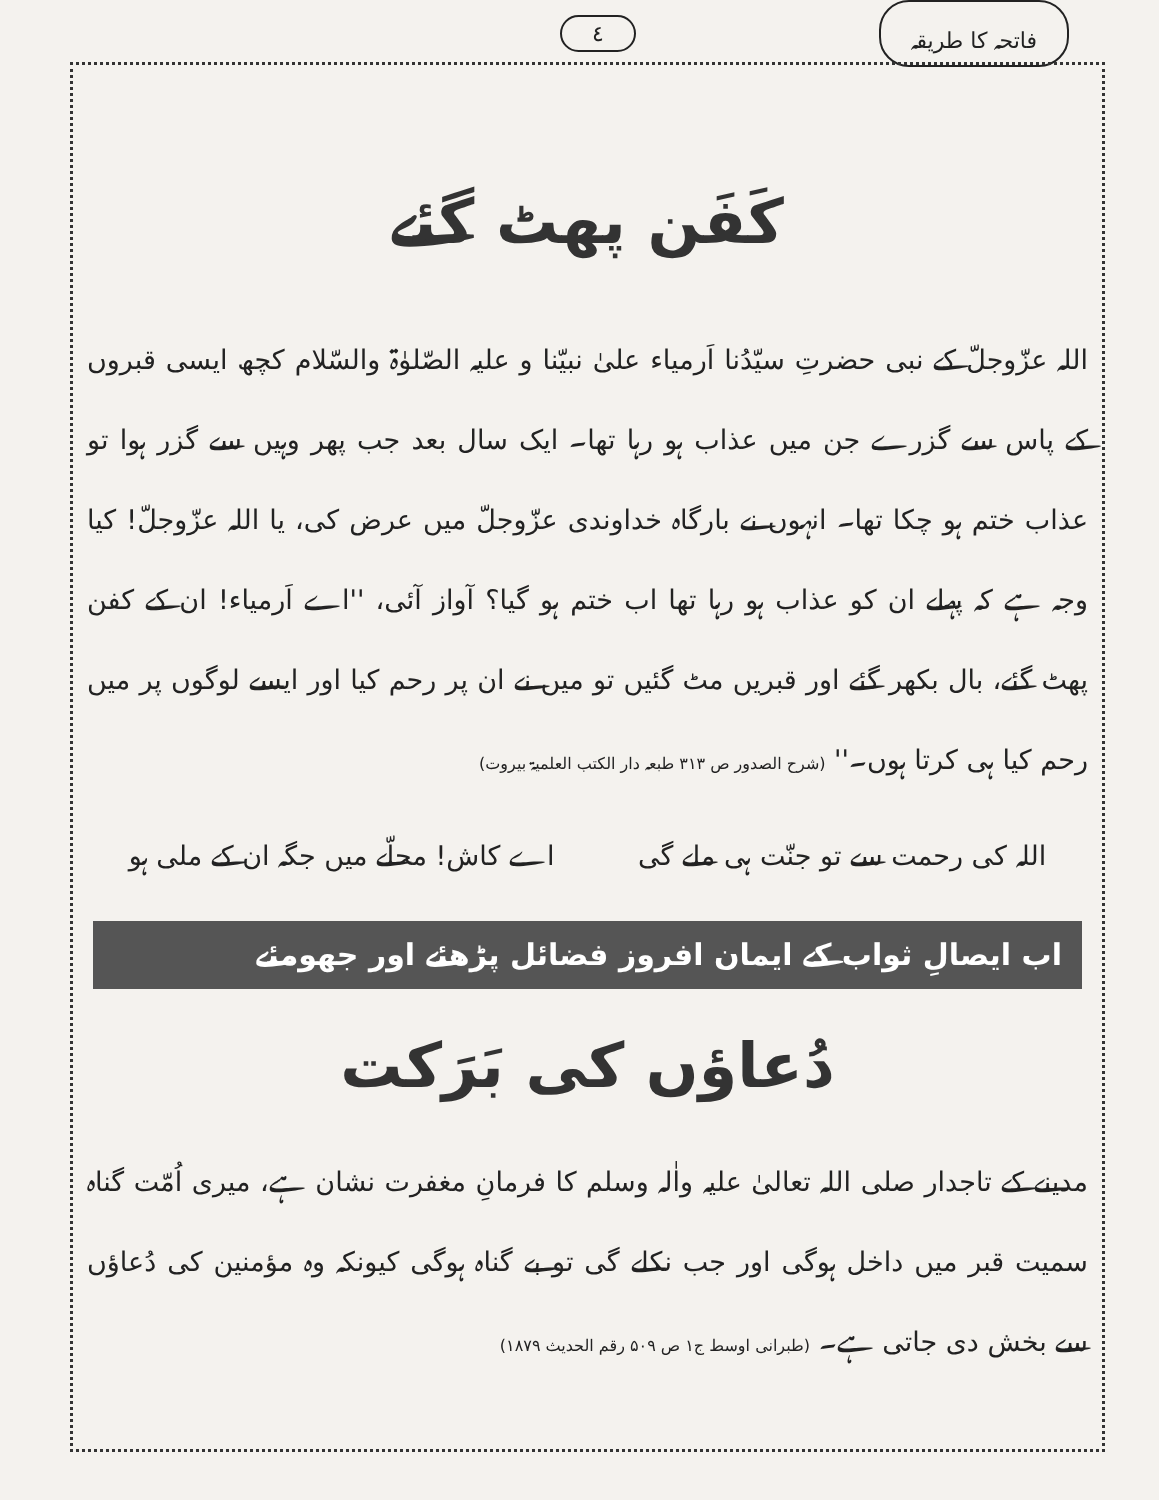٤ فاتحہ کا طریقہ
کَفَن پھٹ گئے
اللہ عزّوجلّ کے نبی حضرتِ سیّدُنا اَرمیاء علیٰ نبیّنا و علیہ الصّلوٰۃ والسّلام کچھ ایسی قبروں کے پاس سے گزرے جن میں عذاب ہو رہا تھا۔ ایک سال بعد جب پھر وہیں سے گزر ہوا تو عذاب ختم ہو چکا تھا۔ انہوں نے بارگاہ خداوندی عزّوجلّ میں عرض کی، یا اللہ عزّوجلّ! کیا وجہ ہے کہ پہلے ان کو عذاب ہو رہا تھا اب ختم ہو گیا؟ آواز آئی، ''اے اَرمیاء! ان کے کفن پھٹ گئے، بال بکھر گئے اور قبریں مٹ گئیں تو میں نے ان پر رحم کیا اور ایسے لوگوں پر میں رحم کیا ہی کرتا ہوں۔'' (شرح الصدور ص ۳۱۳ طبعہ دار الکتب العلمیۃ بیروت)
اللہ کی رحمت سے تو جنّت ہی ملے گی اے کاش! محلّے میں جگہ ان کے ملی ہو
اب ایصالِ ثواب کے ایمان افروز فضائل پڑھئے اور جھومئے
دُعاؤں کی بَرَکت
مدینے کے تاجدار صلی اللہ تعالیٰ علیہ واٰلہ وسلم کا فرمانِ مغفرت نشان ہے، میری اُمّت گناہ سمیت قبر میں داخل ہوگی اور جب نکلے گی تو بے گناہ ہوگی کیونکہ وہ مؤمنین کی دُعاؤں سے بخش دی جاتی ہے۔ (طبرانی اوسط ج۱ ص ۵۰۹ رقم الحدیث ۱۸۷۹)